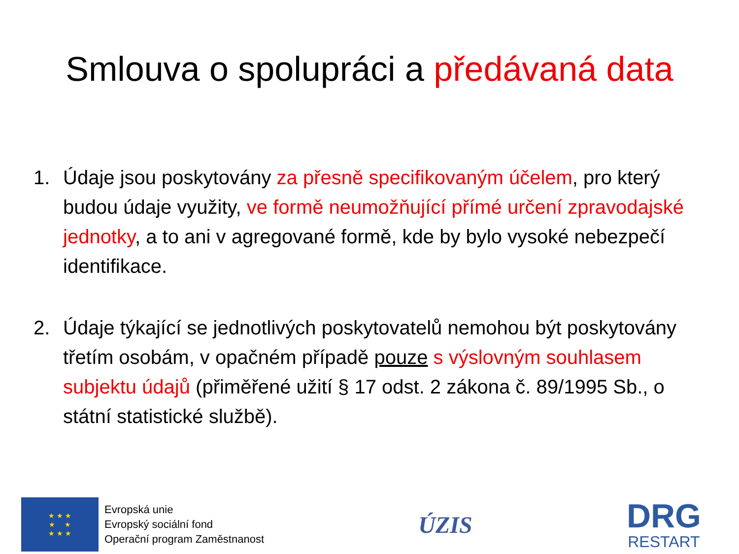Smlouva o spolupráci a předávaná data
1. Údaje jsou poskytovány za přesně specifikovaným účelem, pro který budou údaje využity, ve formě neumožňující přímé určení zpravodajské jednotky, a to ani v agregované formě, kde by bylo vysoké nebezpečí identifikace.
2. Údaje týkající se jednotlivých poskytovatelů nemohou být poskytovány třetím osobám, v opačném případě pouze s výslovným souhlasem subjektu údajů (přiměřené užití § 17 odst. 2 zákona č. 89/1995 Sb., o státní statistické službě).
★ ★ ★
★ ★
★ ★ ★
Evropská unie
Evropský sociální fond
Operační program Zaměstnanost
ÚZIS
DRG
RESTART